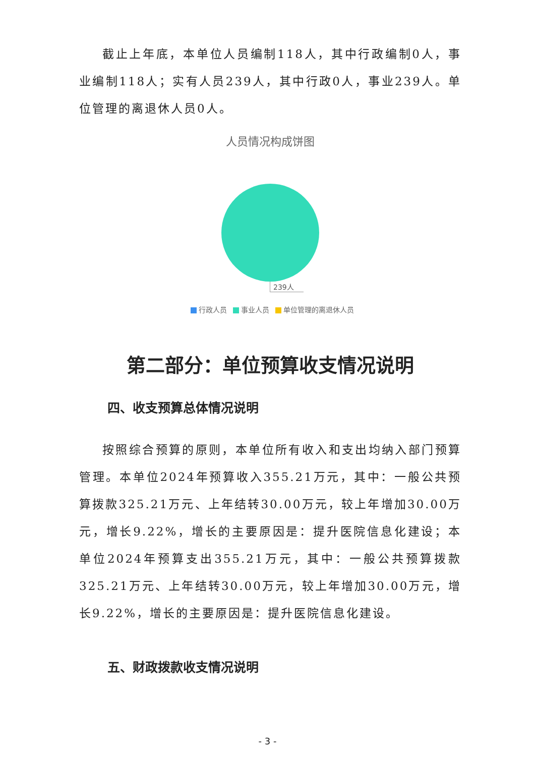截止上年底，本单位人员编制118人，其中行政编制0人，事业编制118人；实有人员239人，其中行政0人，事业239人。单位管理的离退休人员0人。
人员情况构成饼图
239人
行政人员 事业人员 单位管理的离退休人员
第二部分：单位预算收支情况说明
四、收支预算总体情况说明
按照综合预算的原则，本单位所有收入和支出均纳入部门预算管理。本单位2024年预算收入355.21万元，其中：一般公共预算拨款325.21万元、上年结转30.00万元，较上年增加30.00万元，增长9.22%，增长的主要原因是：提升医院信息化建设；本单位2024年预算支出355.21万元，其中：一般公共预算拨款325.21万元、上年结转30.00万元，较上年增加30.00万元，增长9.22%，增长的主要原因是：提升医院信息化建设。
五、财政拨款收支情况说明
- 3 -